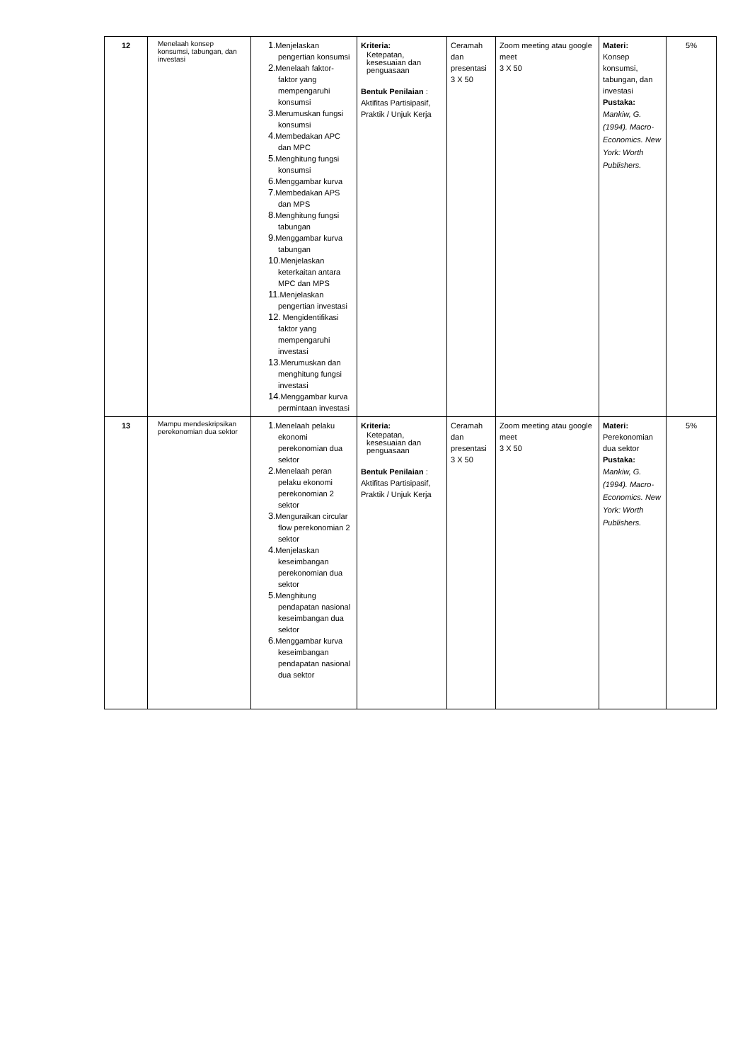| 12 | Menelaah konsep konsumsi, tabungan, dan investasi | 1 .Menjelaskan pengertian konsumsi 2 .Menelaah faktor-faktor yang mempengaruhi konsumsi 3 .Merumuskan fungsi konsumsi 4 .Membedakan APC dan MPC 5 .Menghitung fungsi konsumsi 6 .Menggambar kurva 7 .Membedakan APS dan MPS 8 .Menghitung fungsi tabungan 9 .Menggambar kurva tabungan 10 .Menjelaskan keterkaitan antara MPC dan MPS 11 .Menjelaskan pengertian investasi 12 . Mengidentifikasi faktor yang mempengaruhi investasi 13 .Merumuskan dan menghitung fungsi investasi 14 .Menggambar kurva permintaan investasi | Kriteria: Ketepatan, kesesuaian dan penguasaan Bentuk Penilaian : Aktifitas Partisipasif, Praktik / Unjuk Kerja | Ceramah dan presentasi 3 X 50 | Zoom meeting atau google meet 3 X 50 | Materi: Konsep konsumsi, tabungan, dan investasi Pustaka: Mankiw, G. (1994). Macro-Economics. New York: Worth Publishers. | 5% |
| 13 | Mampu mendeskripsikan perekonomian dua sektor | 1 .Menelaah pelaku ekonomi perekonomian dua sektor 2 .Menelaah peran pelaku ekonomi perekonomian 2 sektor 3 .Menguraikan circular flow perekonomian 2 sektor 4 .Menjelaskan keseimbangan perekonomian dua sektor 5 .Menghitung pendapatan nasional keseimbangan dua sektor 6 .Menggambar kurva keseimbangan pendapatan nasional dua sektor | Kriteria: Ketepatan, kesesuaian dan penguasaan Bentuk Penilaian : Aktifitas Partisipasif, Praktik / Unjuk Kerja | Ceramah dan presentasi 3 X 50 | Zoom meeting atau google meet 3 X 50 | Materi: Perekonomian dua sektor Pustaka: Mankiw, G. (1994). Macro-Economics. New York: Worth Publishers. | 5% |